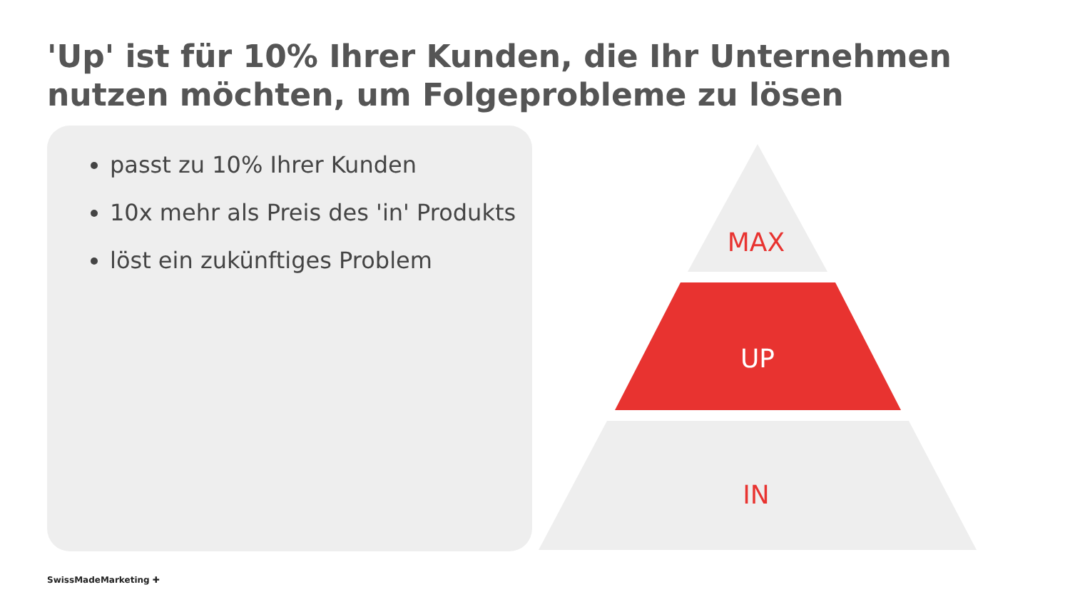'Up' ist für 10% Ihrer Kunden, die Ihr Unternehmen nutzen möchten, um Folgeprobleme zu lösen
passt zu 10% Ihrer Kunden
10x mehr als Preis des 'in' Produkts
löst ein zukünftiges Problem
MAX
UP
IN
SwissMadeMarketing ✚